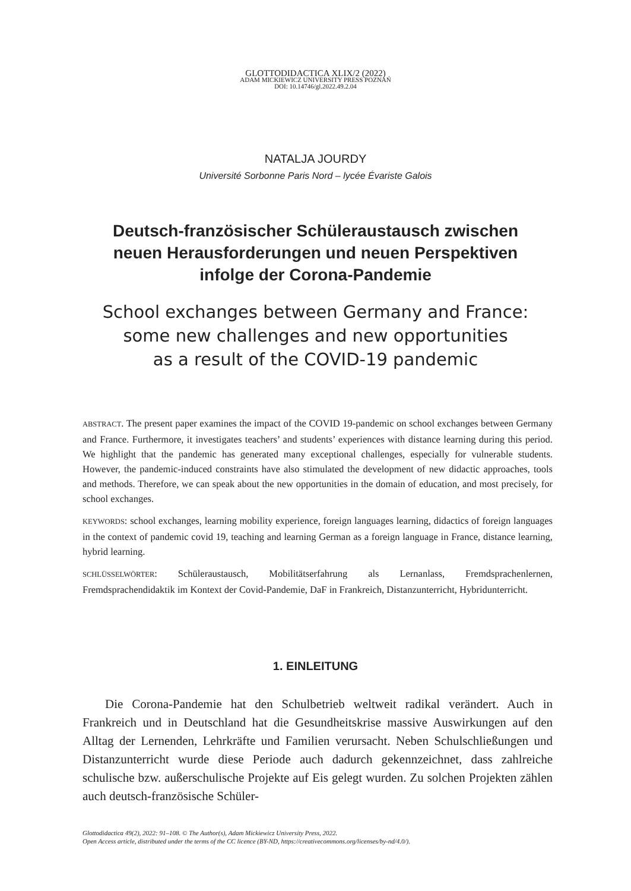GLOTTODIDACTICA XLIX/2 (2022)
ADAM MICKIEWICZ UNIVERSITY PRESS POZNAŃ
DOI: 10.14746/gl.2022.49.2.04
NATALJA JOURDY
Université Sorbonne Paris Nord – lycée Évariste Galois
Deutsch-französischer Schüleraustausch zwischen
neuen Herausforderungen und neuen Perspektiven
infolge der Corona-Pandemie
School exchanges between Germany and France:
some new challenges and new opportunities
as a result of the COVID-19 pandemic
ABSTRACT. The present paper examines the impact of the COVID 19-pandemic on school exchanges between Germany and France. Furthermore, it investigates teachers’ and students’ experiences with distance learning during this period. We highlight that the pandemic has generated many exceptional challenges, especially for vulnerable students. However, the pandemic-induced constraints have also stimulated the development of new didactic approaches, tools and methods. Therefore, we can speak about the new opportunities in the domain of education, and most precisely, for school exchanges.
KEYWORDS: school exchanges, learning mobility experience, foreign languages learning, didactics of foreign languages in the context of pandemic covid 19, teaching and learning German as a foreign language in France, distance learning, hybrid learning.
SCHLÜSSELWÖRTER: Schüleraustausch, Mobilitätserfahrung als Lernanlass, Fremdsprachenlernen, Fremdsprachendidaktik im Kontext der Covid-Pandemie, DaF in Frankreich, Distanzunterricht, Hybridunterricht.
1. EINLEITUNG
Die Corona-Pandemie hat den Schulbetrieb weltweit radikal verändert. Auch in Frankreich und in Deutschland hat die Gesundheitskrise massive Auswirkungen auf den Alltag der Lernenden, Lehrkräfte und Familien verursacht. Neben Schulschließungen und Distanzunterricht wurde diese Periode auch dadurch gekennzeichnet, dass zahlreiche schulische bzw. außerschulische Projekte auf Eis gelegt wurden. Zu solchen Projekten zählen auch deutsch-französische Schüler-
Glottodidactica 49(2), 2022: 91–108. © The Author(s), Adam Mickiewicz University Press, 2022.
Open Access article, distributed under the terms of the CC licence (BY-ND, https://creativecommons.org/licenses/by-nd/4.0/).